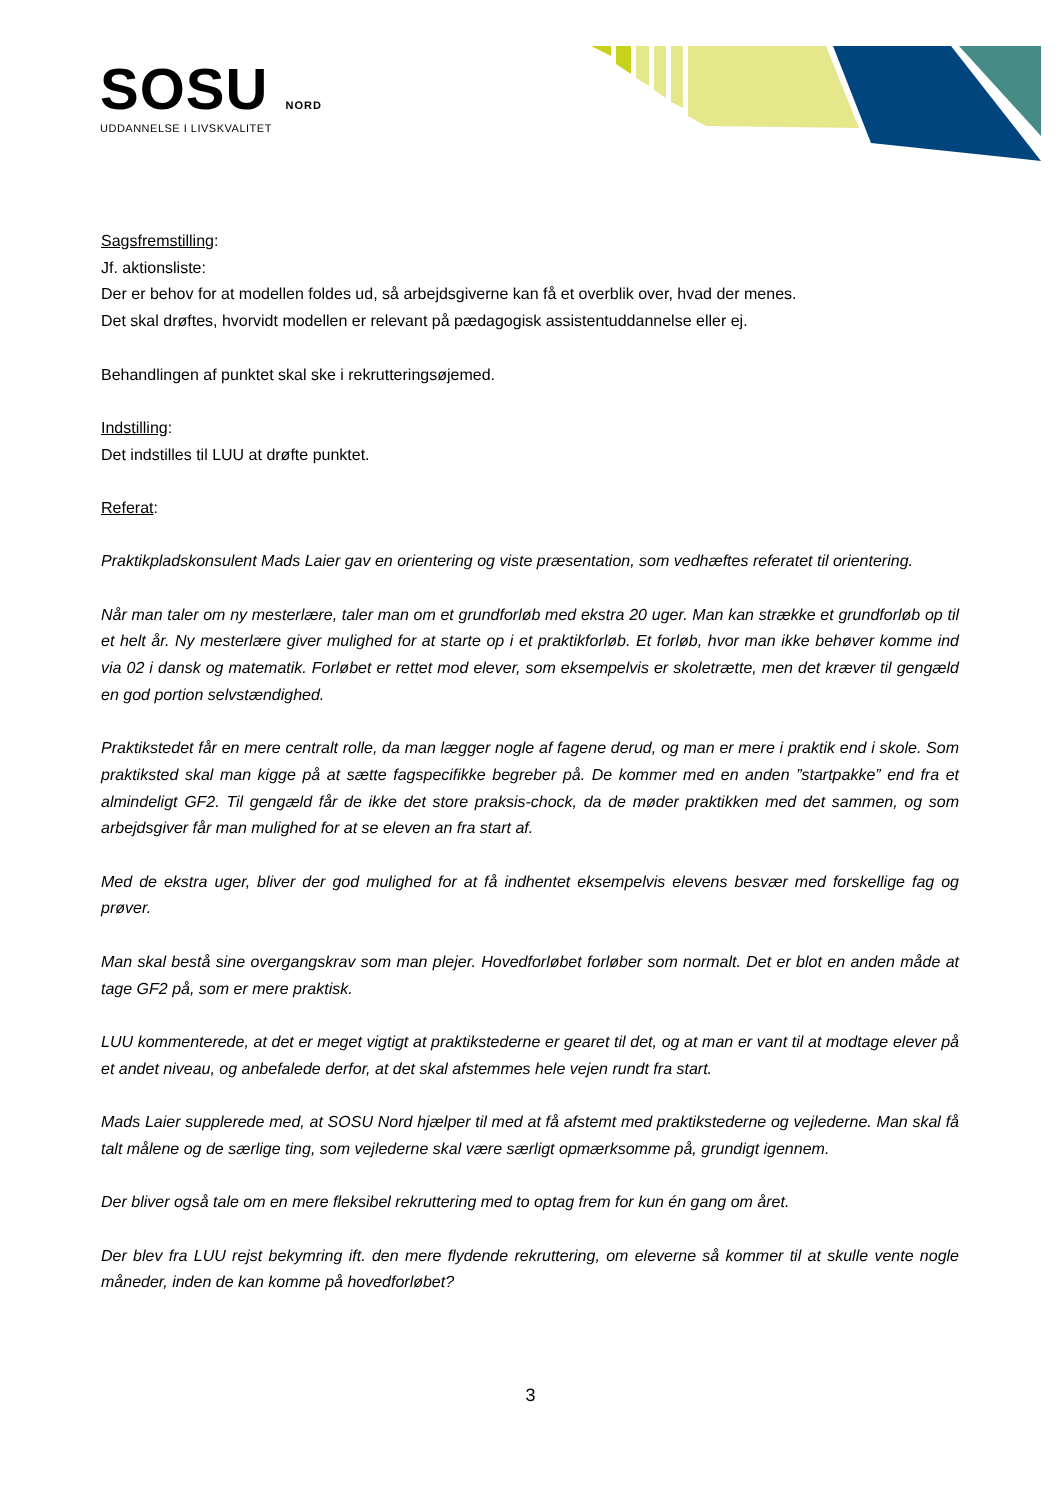SOSU NORD
UDDANNELSE I LIVSKVALITET
Sagsfremstilling:
Jf. aktionsliste:
Der er behov for at modellen foldes ud, så arbejdsgiverne kan få et overblik over, hvad der menes.
Det skal drøftes, hvorvidt modellen er relevant på pædagogisk assistentuddannelse eller ej.
Behandlingen af punktet skal ske i rekrutteringsøjemed.
Indstilling:
Det indstilles til LUU at drøfte punktet.
Referat:
Praktikpladskonsulent Mads Laier gav en orientering og viste præsentation, som vedhæftes referatet til orientering.
Når man taler om ny mesterlære, taler man om et grundforløb med ekstra 20 uger. Man kan strække et grundforløb op til et helt år. Ny mesterlære giver mulighed for at starte op i et praktikforløb. Et forløb, hvor man ikke behøver komme ind via 02 i dansk og matematik. Forløbet er rettet mod elever, som eksempelvis er skoletrætte, men det kræver til gengæld en god portion selvstændighed.
Praktikstedet får en mere centralt rolle, da man lægger nogle af fagene derud, og man er mere i praktik end i skole. Som praktiksted skal man kigge på at sætte fagspecifikke begreber på. De kommer med en anden ”startpakke” end fra et almindeligt GF2. Til gengæld får de ikke det store praksis-chock, da de møder praktikken med det sammen, og som arbejdsgiver får man mulighed for at se eleven an fra start af.
Med de ekstra uger, bliver der god mulighed for at få indhentet eksempelvis elevens besvær med forskellige fag og prøver.
Man skal bestå sine overgangskrav som man plejer. Hovedforløbet forløber som normalt. Det er blot en anden måde at tage GF2 på, som er mere praktisk.
LUU kommenterede, at det er meget vigtigt at praktikstederne er gearet til det, og at man er vant til at modtage elever på et andet niveau, og anbefalede derfor, at det skal afstemmes hele vejen rundt fra start.
Mads Laier supplerede med, at SOSU Nord hjælper til med at få afstemt med praktikstederne og vejlederne. Man skal få talt målene og de særlige ting, som vejlederne skal være særligt opmærksomme på, grundigt igennem.
Der bliver også tale om en mere fleksibel rekruttering med to optag frem for kun én gang om året.
Der blev fra LUU rejst bekymring ift. den mere flydende rekruttering, om eleverne så kommer til at skulle vente nogle måneder, inden de kan komme på hovedforløbet?
3